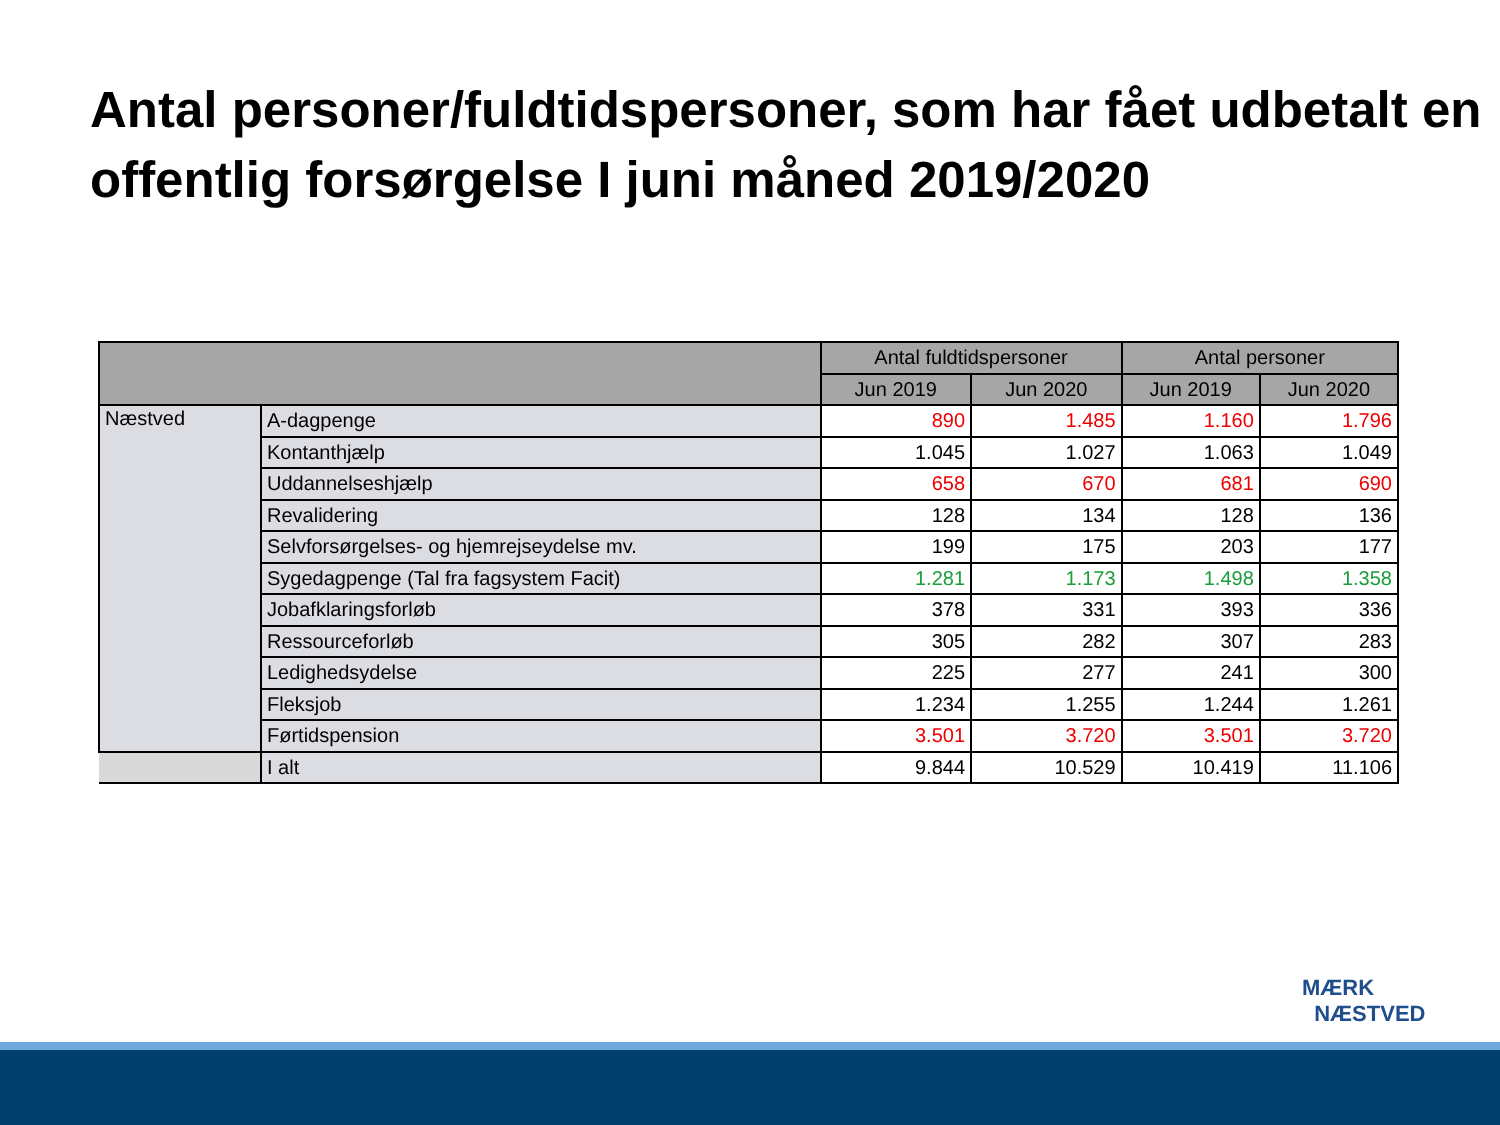Antal personer/fuldtidspersoner, som har fået udbetalt en offentlig forsørgelse I juni måned 2019/2020
| | | Antal fuldtidspersoner | | Antal personer | |
| --- | --- | --- | --- | --- | --- |
| | | Jun 2019 | Jun 2020 | Jun 2019 | Jun 2020 |
| Næstved | A-dagpenge | 890 | 1.485 | 1.160 | 1.796 |
| | Kontanthjælp | 1.045 | 1.027 | 1.063 | 1.049 |
| | Uddannelseshjælp | 658 | 670 | 681 | 690 |
| | Revalidering | 128 | 134 | 128 | 136 |
| | Selvforsørgelses- og hjemrejseydelse mv. | 199 | 175 | 203 | 177 |
| | Sygedagpenge (Tal fra fagsystem Facit) | 1.281 | 1.173 | 1.498 | 1.358 |
| | Jobafklaringsforløb | 378 | 331 | 393 | 336 |
| | Ressourceforløb | 305 | 282 | 307 | 283 |
| | Ledighedsydelse | 225 | 277 | 241 | 300 |
| | Fleksjob | 1.234 | 1.255 | 1.244 | 1.261 |
| | Førtidspension | 3.501 | 3.720 | 3.501 | 3.720 |
| | I alt | 9.844 | 10.529 | 10.419 | 11.106 |
MÆRK
NÆSTVED